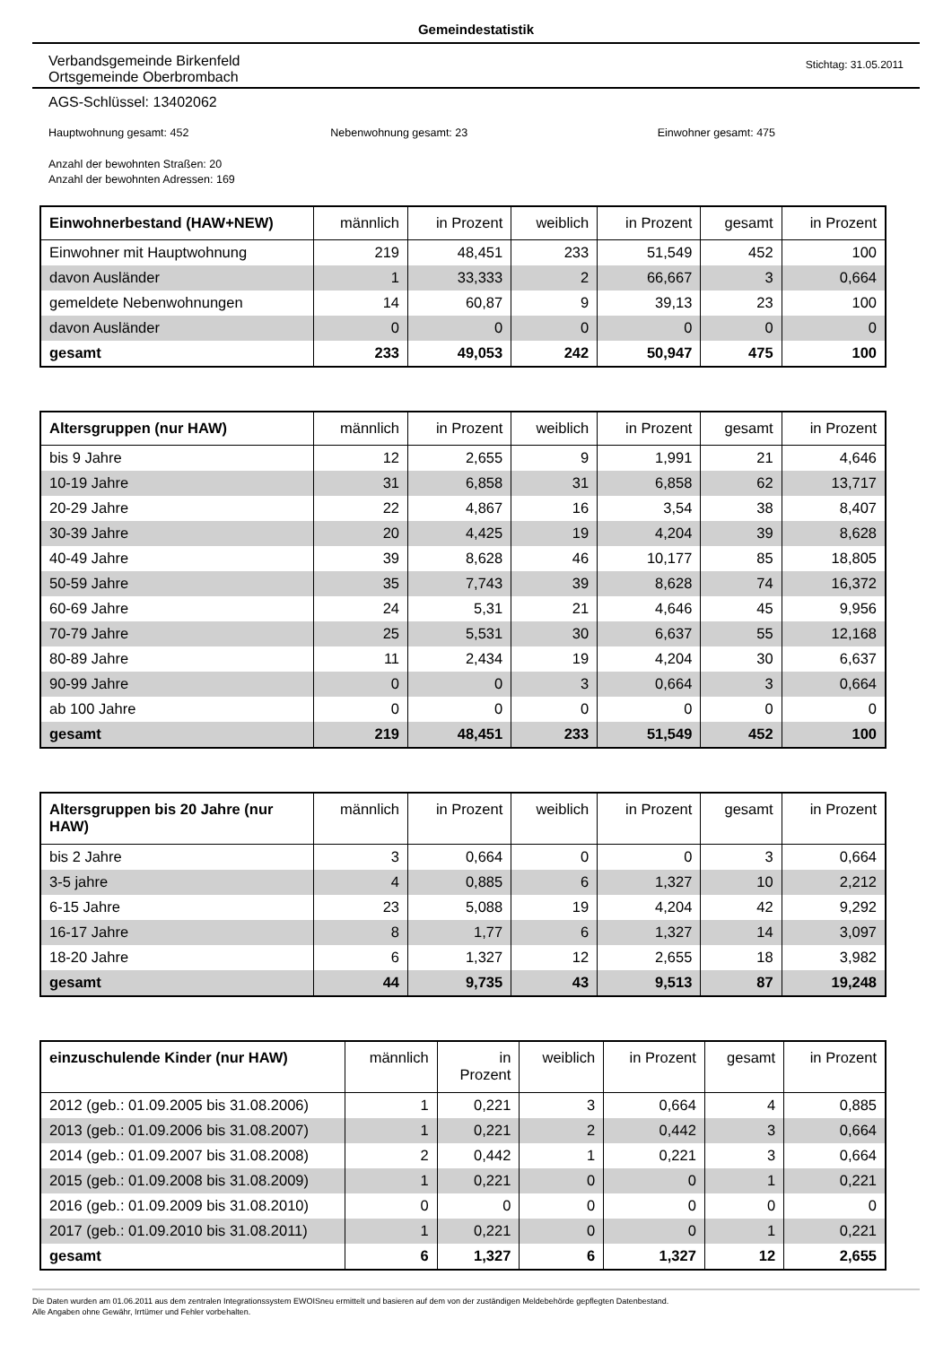Gemeindestatistik
Verbandsgemeinde Birkenfeld
Ortsgemeinde Oberbrombach
Stichtag: 31.05.2011
AGS-Schlüssel: 13402062
Hauptwohnung gesamt: 452 Nebenwohnung gesamt: 23 Einwohner gesamt: 475
Anzahl der bewohnten Straßen: 20
Anzahl der bewohnten Adressen: 169
| Einwohnerbestand (HAW+NEW) | männlich | in Prozent | weiblich | in Prozent | gesamt | in Prozent |
| --- | --- | --- | --- | --- | --- | --- |
| Einwohner mit Hauptwohnung | 219 | 48,451 | 233 | 51,549 | 452 | 100 |
| davon Ausländer | 1 | 33,333 | 2 | 66,667 | 3 | 0,664 |
| gemeldete Nebenwohnungen | 14 | 60,87 | 9 | 39,13 | 23 | 100 |
| davon Ausländer | 0 | 0 | 0 | 0 | 0 | 0 |
| gesamt | 233 | 49,053 | 242 | 50,947 | 475 | 100 |
| Altersgruppen (nur HAW) | männlich | in Prozent | weiblich | in Prozent | gesamt | in Prozent |
| --- | --- | --- | --- | --- | --- | --- |
| bis 9 Jahre | 12 | 2,655 | 9 | 1,991 | 21 | 4,646 |
| 10-19 Jahre | 31 | 6,858 | 31 | 6,858 | 62 | 13,717 |
| 20-29 Jahre | 22 | 4,867 | 16 | 3,54 | 38 | 8,407 |
| 30-39 Jahre | 20 | 4,425 | 19 | 4,204 | 39 | 8,628 |
| 40-49 Jahre | 39 | 8,628 | 46 | 10,177 | 85 | 18,805 |
| 50-59 Jahre | 35 | 7,743 | 39 | 8,628 | 74 | 16,372 |
| 60-69 Jahre | 24 | 5,31 | 21 | 4,646 | 45 | 9,956 |
| 70-79 Jahre | 25 | 5,531 | 30 | 6,637 | 55 | 12,168 |
| 80-89 Jahre | 11 | 2,434 | 19 | 4,204 | 30 | 6,637 |
| 90-99 Jahre | 0 | 0 | 3 | 0,664 | 3 | 0,664 |
| ab 100 Jahre | 0 | 0 | 0 | 0 | 0 | 0 |
| gesamt | 219 | 48,451 | 233 | 51,549 | 452 | 100 |
| Altersgruppen bis 20 Jahre (nur HAW) | männlich | in Prozent | weiblich | in Prozent | gesamt | in Prozent |
| --- | --- | --- | --- | --- | --- | --- |
| bis 2 Jahre | 3 | 0,664 | 0 | 0 | 3 | 0,664 |
| 3-5 jahre | 4 | 0,885 | 6 | 1,327 | 10 | 2,212 |
| 6-15 Jahre | 23 | 5,088 | 19 | 4,204 | 42 | 9,292 |
| 16-17 Jahre | 8 | 1,77 | 6 | 1,327 | 14 | 3,097 |
| 18-20 Jahre | 6 | 1,327 | 12 | 2,655 | 18 | 3,982 |
| gesamt | 44 | 9,735 | 43 | 9,513 | 87 | 19,248 |
| einzuschulende Kinder (nur HAW) | männlich | in Prozent | weiblich | in Prozent | gesamt | in Prozent |
| --- | --- | --- | --- | --- | --- | --- |
| 2012 (geb.: 01.09.2005 bis 31.08.2006) | 1 | 0,221 | 3 | 0,664 | 4 | 0,885 |
| 2013 (geb.: 01.09.2006 bis 31.08.2007) | 1 | 0,221 | 2 | 0,442 | 3 | 0,664 |
| 2014 (geb.: 01.09.2007 bis 31.08.2008) | 2 | 0,442 | 1 | 0,221 | 3 | 0,664 |
| 2015 (geb.: 01.09.2008 bis 31.08.2009) | 1 | 0,221 | 0 | 0 | 1 | 0,221 |
| 2016 (geb.: 01.09.2009 bis 31.08.2010) | 0 | 0 | 0 | 0 | 0 | 0 |
| 2017 (geb.: 01.09.2010 bis 31.08.2011) | 1 | 0,221 | 0 | 0 | 1 | 0,221 |
| gesamt | 6 | 1,327 | 6 | 1,327 | 12 | 2,655 |
Die Daten wurden am 01.06.2011 aus dem zentralen Integrationssystem EWOISneu ermittelt und basieren auf dem von der zuständigen Meldebehörde gepflegten Datenbestand.
Alle Angaben ohne Gewähr, Irrtümer und Fehler vorbehalten.